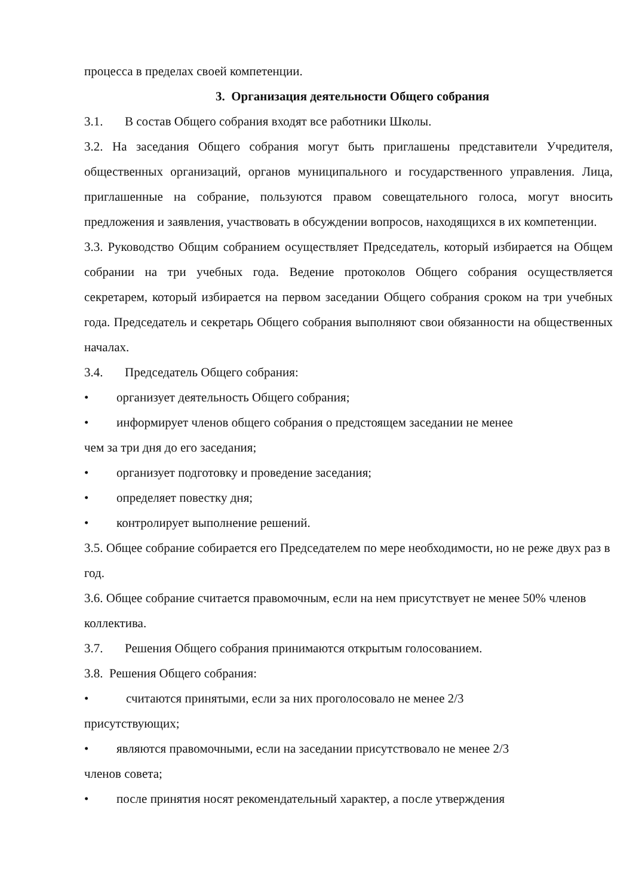процесса в пределах своей компетенции.
3. Организация деятельности Общего собрания
3.1. В состав Общего собрания входят все работники Школы.
3.2. На заседания Общего собрания могут быть приглашены представители Учредителя, общественных организаций, органов муниципального и государственного управления. Лица, приглашенные на собрание, пользуются правом совещательного голоса, могут вносить предложения и заявления, участвовать в обсуждении вопросов, находящихся в их компетенции.
3.3. Руководство Общим собранием осуществляет Председатель, который избирается на Общем собрании на три учебных года. Ведение протоколов Общего собрания осуществляется секретарем, который избирается на первом заседании Общего собрания сроком на три учебных года. Председатель и секретарь Общего собрания выполняют свои обязанности на общественных началах.
3.4. Председатель Общего собрания:
• организует деятельность Общего собрания;
• информирует членов общего собрания о предстоящем заседании не менее
чем за три дня до его заседания;
• организует подготовку и проведение заседания;
• определяет повестку дня;
• контролирует выполнение решений.
3.5. Общее собрание собирается его Председателем по мере необходимости, но не реже двух раз в год.
3.6. Общее собрание считается правомочным, если на нем присутствует не менее 50% членов коллектива.
3.7. Решения Общего собрания принимаются открытым голосованием.
3.8. Решения Общего собрания:
• считаются принятыми, если за них проголосовало не менее 2/3
присутствующих;
• являются правомочными, если на заседании присутствовало не менее 2/3
членов совета;
• после принятия носят рекомендательный характер, а после утверждения